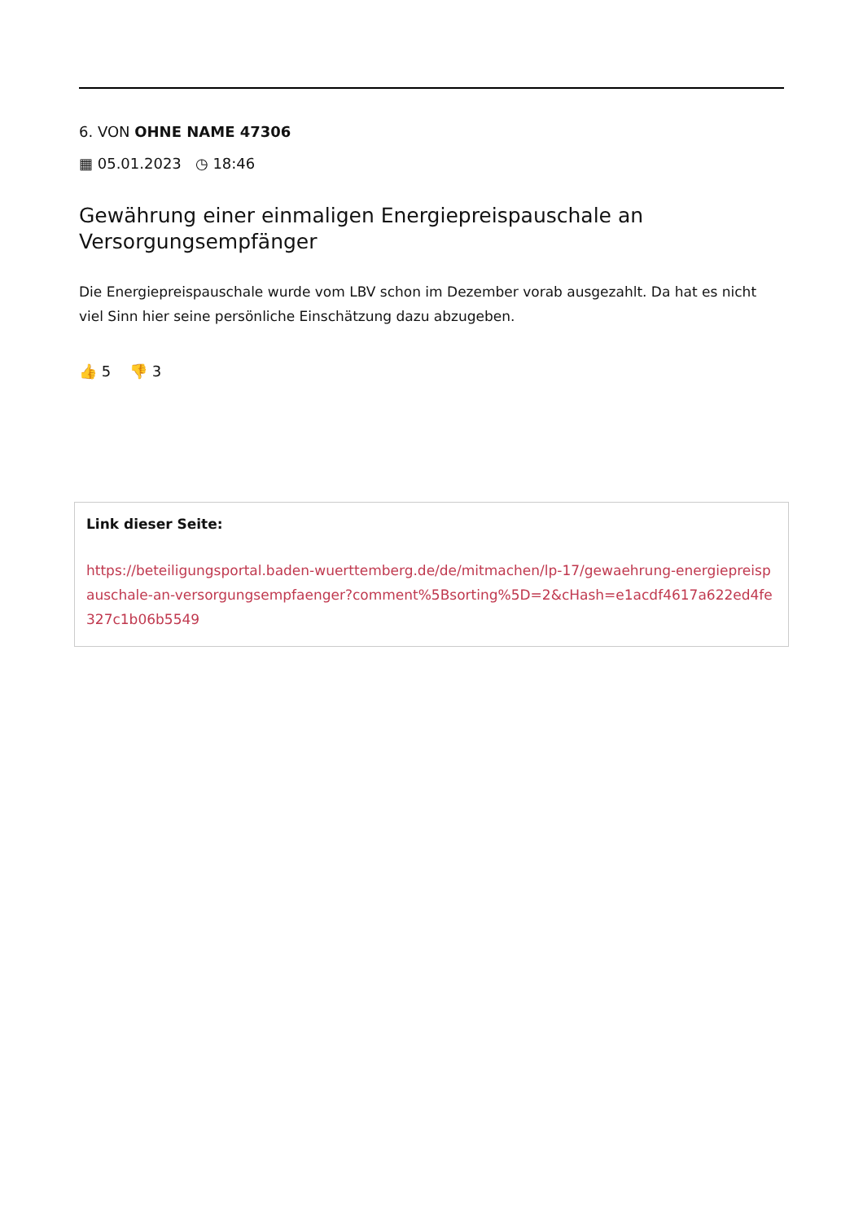6. VON OHNE NAME 47306
▦ 05.01.2023 ◷ 18:46
Gewährung einer einmaligen Energiepreispauschale an Versorgungsempfänger
Die Energiepreispauschale wurde vom LBV schon im Dezember vorab ausgezahlt. Da hat es nicht viel Sinn hier seine persönliche Einschätzung dazu abzugeben.
👍 5 👎 3
Link dieser Seite:
https://beteiligungsportal.baden-wuerttemberg.de/de/mitmachen/lp-17/gewaehrung-energiepreispauschale-an-versorgungsempfaenger?comment%5Bsorting%5D=2&cHash=e1acdf4617a622ed4fe327c1b06b5549